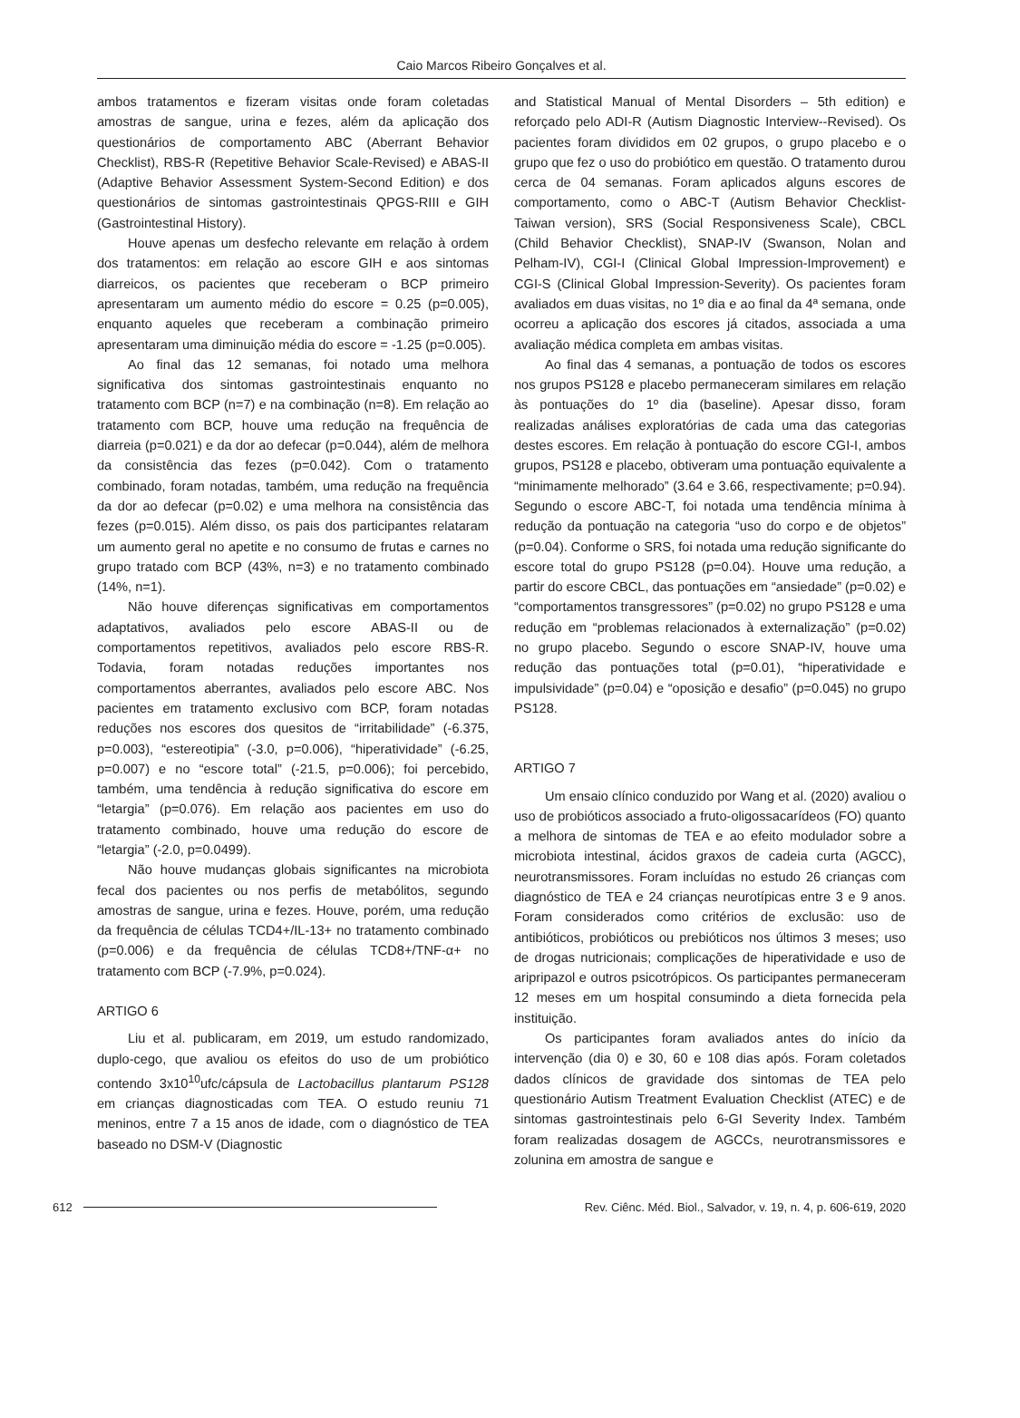Caio Marcos Ribeiro Gonçalves et al.
ambos tratamentos e fizeram visitas onde foram coletadas amostras de sangue, urina e fezes, além da aplicação dos questionários de comportamento ABC (Aberrant Behavior Checklist), RBS-R (Repetitive Behavior Scale-Revised) e ABAS-II (Adaptive Behavior Assessment System-Second Edition) e dos questionários de sintomas gastrointestinais QPGS-RIII e GIH (Gastrointestinal History).
Houve apenas um desfecho relevante em relação à ordem dos tratamentos: em relação ao escore GIH e aos sintomas diarreicos, os pacientes que receberam o BCP primeiro apresentaram um aumento médio do escore = 0.25 (p=0.005), enquanto aqueles que receberam a combinação primeiro apresentaram uma diminuição média do escore = -1.25 (p=0.005).
Ao final das 12 semanas, foi notado uma melhora significativa dos sintomas gastrointestinais enquanto no tratamento com BCP (n=7) e na combinação (n=8). Em relação ao tratamento com BCP, houve uma redução na frequência de diarreia (p=0.021) e da dor ao defecar (p=0.044), além de melhora da consistência das fezes (p=0.042). Com o tratamento combinado, foram notadas, também, uma redução na frequência da dor ao defecar (p=0.02) e uma melhora na consistência das fezes (p=0.015). Além disso, os pais dos participantes relataram um aumento geral no apetite e no consumo de frutas e carnes no grupo tratado com BCP (43%, n=3) e no tratamento combinado (14%, n=1).
Não houve diferenças significativas em comportamentos adaptativos, avaliados pelo escore ABAS-II ou de comportamentos repetitivos, avaliados pelo escore RBS-R. Todavia, foram notadas reduções importantes nos comportamentos aberrantes, avaliados pelo escore ABC. Nos pacientes em tratamento exclusivo com BCP, foram notadas reduções nos escores dos quesitos de “irritabilidade” (-6.375, p=0.003), “estereotipia” (-3.0, p=0.006), “hiperatividade” (-6.25, p=0.007) e no “escore total” (-21.5, p=0.006); foi percebido, também, uma tendência à redução significativa do escore em “letargia” (p=0.076). Em relação aos pacientes em uso do tratamento combinado, houve uma redução do escore de “letargia” (-2.0, p=0.0499).
Não houve mudanças globais significantes na microbiota fecal dos pacientes ou nos perfis de metabólitos, segundo amostras de sangue, urina e fezes. Houve, porém, uma redução da frequência de células TCD4+/IL-13+ no tratamento combinado (p=0.006) e da frequência de células TCD8+/TNF-α+ no tratamento com BCP (-7.9%, p=0.024).
ARTIGO 6
Liu et al. publicaram, em 2019, um estudo randomizado, duplo-cego, que avaliou os efeitos do uso de um probiótico contendo 3x10<sup>10</sup>ufc/cápsula de Lactobacillus plantarum PS128 em crianças diagnosticadas com TEA. O estudo reuniu 71 meninos, entre 7 a 15 anos de idade, com o diagnóstico de TEA baseado no DSM-V (Diagnostic
and Statistical Manual of Mental Disorders – 5th edition) e reforçado pelo ADI-R (Autism Diagnostic Interview--Revised). Os pacientes foram divididos em 02 grupos, o grupo placebo e o grupo que fez o uso do probiótico em questão. O tratamento durou cerca de 04 semanas. Foram aplicados alguns escores de comportamento, como o ABC-T (Autism Behavior Checklist-Taiwan version), SRS (Social Responsiveness Scale), CBCL (Child Behavior Checklist), SNAP-IV (Swanson, Nolan and Pelham-IV), CGI-I (Clinical Global Impression-Improvement) e CGI-S (Clinical Global Impression-Severity). Os pacientes foram avaliados em duas visitas, no 1º dia e ao final da 4ª semana, onde ocorreu a aplicação dos escores já citados, associada a uma avaliação médica completa em ambas visitas.
Ao final das 4 semanas, a pontuação de todos os escores nos grupos PS128 e placebo permaneceram similares em relação às pontuações do 1º dia (baseline). Apesar disso, foram realizadas análises exploratórias de cada uma das categorias destes escores. Em relação à pontuação do escore CGI-I, ambos grupos, PS128 e placebo, obtiveram uma pontuação equivalente a “minimamente melhorado” (3.64 e 3.66, respectivamente; p=0.94). Segundo o escore ABC-T, foi notada uma tendência mínima à redução da pontuação na categoria “uso do corpo e de objetos” (p=0.04). Conforme o SRS, foi notada uma redução significante do escore total do grupo PS128 (p=0.04). Houve uma redução, a partir do escore CBCL, das pontuações em “ansiedade” (p=0.02) e “comportamentos transgressores” (p=0.02) no grupo PS128 e uma redução em “problemas relacionados à externalização” (p=0.02) no grupo placebo. Segundo o escore SNAP-IV, houve uma redução das pontuações total (p=0.01), “hiperatividade e impulsividade” (p=0.04) e “oposição e desafio” (p=0.045) no grupo PS128.
ARTIGO 7
Um ensaio clínico conduzido por Wang et al. (2020) avaliou o uso de probióticos associado a fruto-oligossacarídeos (FO) quanto a melhora de sintomas de TEA e ao efeito modulador sobre a microbiota intestinal, ácidos graxos de cadeia curta (AGCC), neurotransmissores. Foram incluídas no estudo 26 crianças com diagnóstico de TEA e 24 crianças neurotípicas entre 3 e 9 anos. Foram considerados como critérios de exclusão: uso de antibióticos, probióticos ou prebióticos nos últimos 3 meses; uso de drogas nutricionais; complicações de hiperatividade e uso de aripripazol e outros psicotrópicos. Os participantes permaneceram 12 meses em um hospital consumindo a dieta fornecida pela instituição.
Os participantes foram avaliados antes do início da intervenção (dia 0) e 30, 60 e 108 dias após. Foram coletados dados clínicos de gravidade dos sintomas de TEA pelo questionário Autism Treatment Evaluation Checklist (ATEC) e de sintomas gastrointestinais pelo 6-GI Severity Index. Também foram realizadas dosagem de AGCCs, neurotransmissores e zolunina em amostra de sangue e
612 Rev. Ciênc. Méd. Biol., Salvador, v. 19, n. 4, p. 606-619, 2020